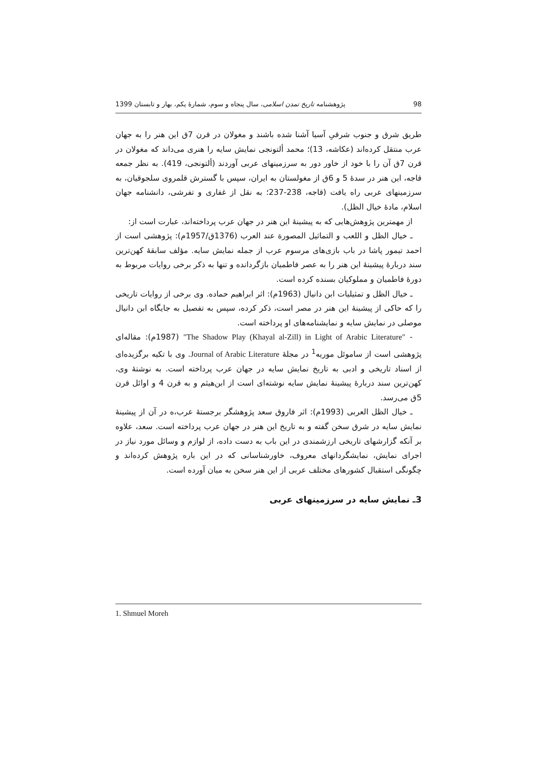98 پژوهشنامه تاریخ تمدن اسلامی، سال پنجاه و سوم، شمارهٔ یکم، بهار و تابستان 1399
طریق شرق و جنوب شرقیِ آسیا آشنا شده باشند و مغولان در قرن 7ق این هنر را به جهان عرب منتقل کرده‌اند (عکاشه، 13)؛ محمد ألتونجی نمایش سایه را هنری می‌داند که مغولان در قرن 7ق آن را با خود از خاور دور به سرزمینهای عربی آوردند (ألتونجی، 419). به نظر جمعه قاجه، این هنر در سدهٔ 5 و 6ق از مغولستان به ایران، سپس با گسترش قلمروی سلجوقیان، به سرزمینهای عربی راه یافت (قاجه، 238-237؛ به نقل از غفاری و تفرشی، دانشنامه جهان اسلام، مادهٔ خیال الظل).
از مهمترین پژوهش‌هایی که به پیشینهٔ این هنر در جهان عرب پرداخته‌اند، عبارت است از:
ـ خیال الظل و اللعب و التماثیل المصورة عند العرب (1376ق/1957م): پژوهشی است از احمد تیمور پاشا در باب بازی‌های مرسوم عرب از جمله نمایش سایه. مؤلف سابقهٔ کهن‌ترین سند دربارهٔ پیشینهٔ این هنر را به عصر فاطمیان بازگردانده و تنها به ذکر برخی روایات مربوط به دورهٔ فاطمیان و مملوکیان بسنده کرده است.
ـ خیال الظل و تمثیلیات ابن دانیال (1963م): اثر ابراهیم حماده. وی برخی از روایات تاریخی را که حاکی از پیشینهٔ این هنر در مصر است، ذکر کرده، سپس به تفصیل به جایگاه ابن دانیال موصلی در نمایش سایه و نمایشنامه‌های او پرداخته است.
- "The Shadow Play (Khayal al-Zill) in Light of Arabic Literature" (1987م): مقاله‌ای پژوهشی است از ساموئل موریه<sup>1</sup> در مجلهٔ Journal of Arabic Literature. وی با تکیه برگزیده‌ای از اسناد تاریخی و ادبی به تاریخ نمایش سایه در جهان عرب پرداخته است. به نوشتهٔ وی، کهن‌ترین سند دربارهٔ پیشینهٔ نمایش سایه نوشته‌ای است از ابن‌هیثم و به قرن 4 و اوائل قرن 5ق می‌رسد.
ـ خیال الظل العربی (1993م): اثر فاروق سعد پژوهشگر برجستهٔ عرب،ه در آن از پیشینهٔ نمایش سایه در شرق سخن گفته و به تاریخ این هنر در جهان عرب پرداخته است. سعد، علاوه بر آنکه گزارشهای تاریخی ارزشمندی در این باب به دست داده، از لوازم و وسائل مورد نیاز در اجرای نمایش، نمایشگردانهای معروف، خاورشناسانی که در این باره پژوهش کرده‌اند و چگونگی استقبال کشورهای مختلف عربی از این هنر سخن به میان آورده است.
3ـ نمایش سایه در سرزمینهای عربی
1. Shmuel Moreh